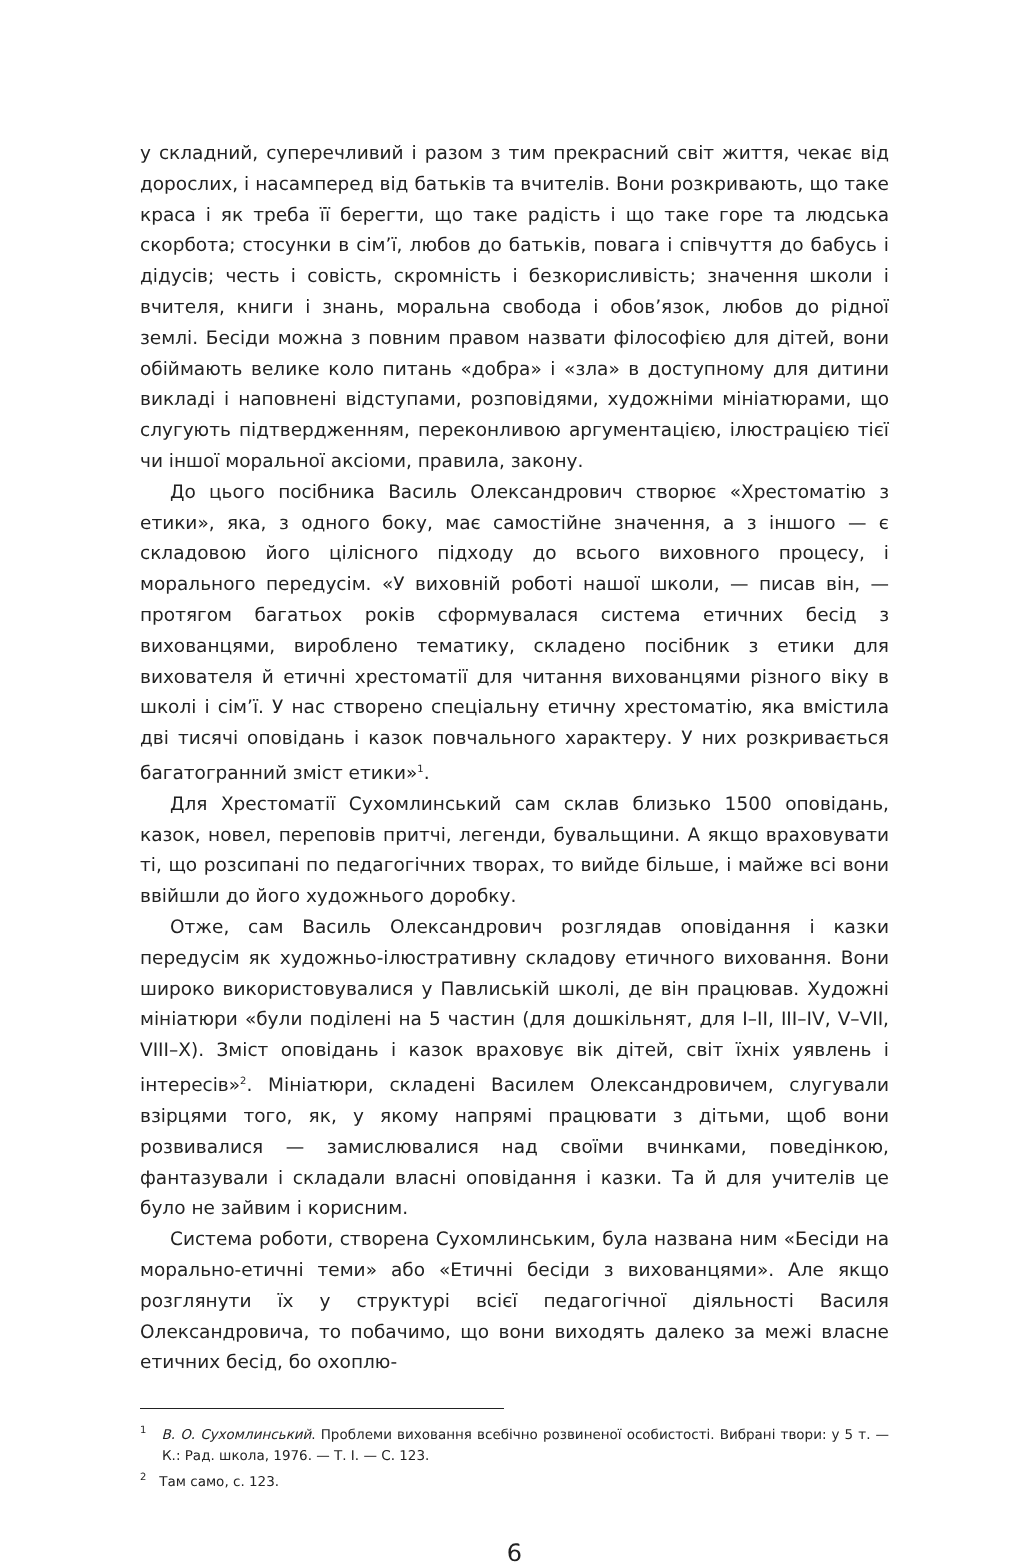у складний, суперечливий і разом з тим прекрасний світ життя, чекає від дорослих, і насамперед від батьків та вчителів. Вони розкривають, що таке краса і як треба її берегти, що таке радість і що таке горе та людська скорбота; стосунки в сім’ї, любов до батьків, повага і співчуття до бабусь і дідусів; честь і совість, скромність і безкорисливість; значення школи і вчителя, книги і знань, моральна свобода і обов’язок, любов до рідної землі. Бесіди можна з повним правом назвати філософією для дітей, вони обіймають велике коло питань «добра» і «зла» в доступному для дитини викладі і наповнені відступами, розповідями, художніми мініатюрами, що слугують підтвердженням, переконливою аргументацією, ілюстрацією тієї чи іншої моральної аксіоми, правила, закону.
До цього посібника Василь Олександрович створює «Хрестоматію з етики», яка, з одного боку, має самостійне значення, а з іншого — є складовою його цілісного підходу до всього виховного процесу, і морального передусім. «У виховній роботі нашої школи, — писав він, — протягом багатьох років сформувалася система етичних бесід з вихованцями, вироблено тематику, складено посібник з етики для вихователя й етичні хрестоматії для читання вихованцями різного віку в школі і сім’ї. У нас створено спеціальну етичну хрестоматію, яка вмістила дві тисячі оповідань і казок повчального характеру. У них розкривається багатогранний зміст етики»<sup>1</sup>.
Для Хрестоматії Сухомлинський сам склав близько 1500 оповідань, казок, новел, переповів притчі, легенди, бувальщини. А якщо враховувати ті, що розсипані по педагогічних творах, то вийде більше, і майже всі вони ввійшли до його художнього доробку.
Отже, сам Василь Олександрович розглядав оповідання і казки передусім як художньо-ілюстративну складову етичного виховання. Вони широко використовувалися у Павлиській школі, де він працював. Художні мініатюри «були поділені на 5 частин (для дошкільнят, для I–II, III–IV, V–VII, VIII–X). Зміст оповідань і казок враховує вік дітей, світ їхніх уявлень і інтересів»<sup>2</sup>. Мініатюри, складені Василем Олександровичем, слугували взірцями того, як, у якому напрямі працювати з дітьми, щоб вони розвивалися — замислювалися над своїми вчинками, поведінкою, фантазували і складали власні оповідання і казки. Та й для учителів це було не зайвим і корисним.
Система роботи, створена Сухомлинським, була названа ним «Бесіди на морально-етичні теми» або «Етичні бесіди з вихованцями». Але якщо розглянути їх у структурі всієї педагогічної діяльності Василя Олександровича, то побачимо, що вони виходять далеко за межі власне етичних бесід, бо охоплю-
<sup>1</sup> В. О. Сухомлинський. Проблеми виховання всебічно розвиненої особистості. Вибрані твори: у 5 т. — К.: Рад. школа, 1976. — Т. І. — С. 123.
<sup>2</sup> Там само, с. 123.
6